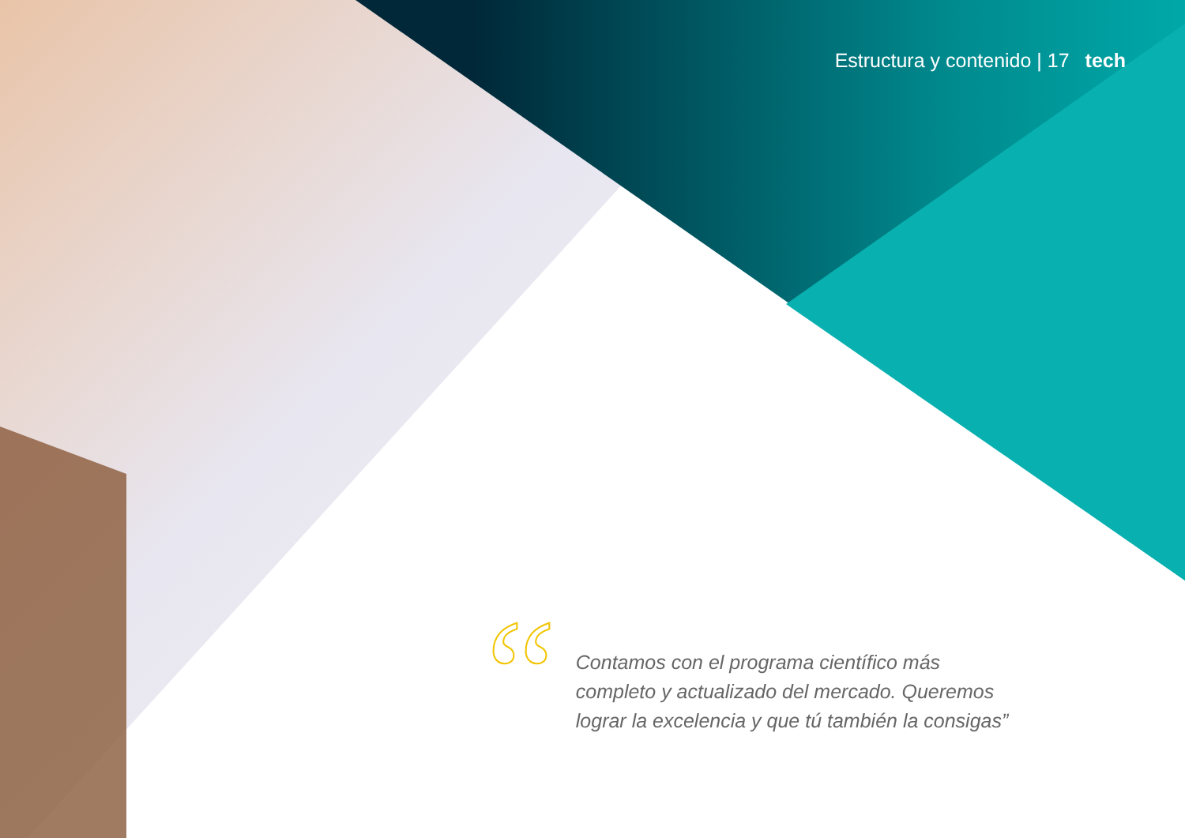Estructura y contenido | 17 tech
“
Contamos con el programa científico más completo y actualizado del mercado. Queremos lograr la excelencia y que tú también la consigas”